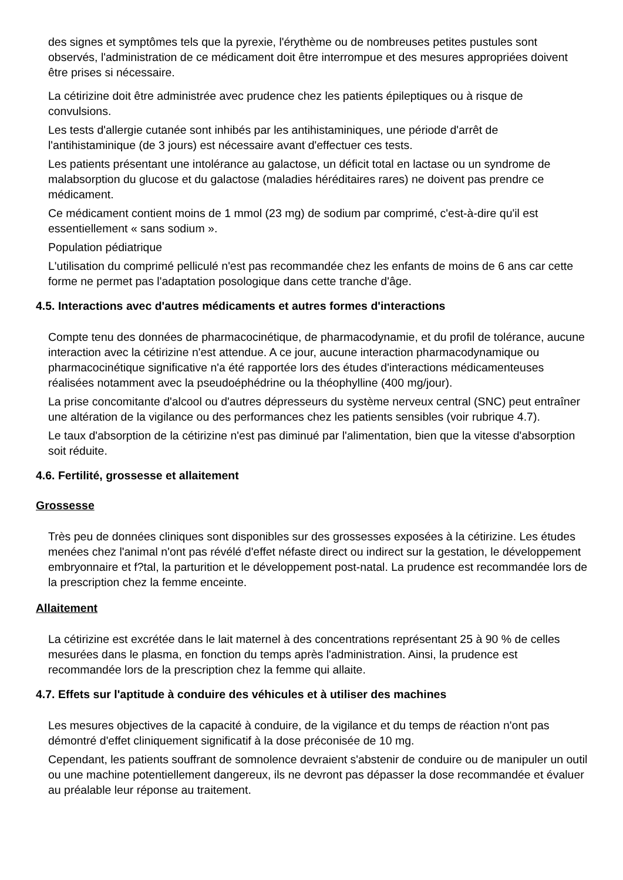des signes et symptômes tels que la pyrexie, l'érythème ou de nombreuses petites pustules sont observés, l'administration de ce médicament doit être interrompue et des mesures appropriées doivent être prises si nécessaire.
La cétirizine doit être administrée avec prudence chez les patients épileptiques ou à risque de convulsions.
Les tests d'allergie cutanée sont inhibés par les antihistaminiques, une période d'arrêt de l'antihistaminique (de 3 jours) est nécessaire avant d'effectuer ces tests.
Les patients présentant une intolérance au galactose, un déficit total en lactase ou un syndrome de malabsorption du glucose et du galactose (maladies héréditaires rares) ne doivent pas prendre ce médicament.
Ce médicament contient moins de 1 mmol (23 mg) de sodium par comprimé, c'est-à-dire qu'il est essentiellement « sans sodium ».
Population pédiatrique
L'utilisation du comprimé pelliculé n'est pas recommandée chez les enfants de moins de 6 ans car cette forme ne permet pas l'adaptation posologique dans cette tranche d'âge.
4.5. Interactions avec d'autres médicaments et autres formes d'interactions
Compte tenu des données de pharmacocinétique, de pharmacodynamie, et du profil de tolérance, aucune interaction avec la cétirizine n'est attendue. A ce jour, aucune interaction pharmacodynamique ou pharmacocinétique significative n'a été rapportée lors des études d'interactions médicamenteuses réalisées notamment avec la pseudoéphédrine ou la théophylline (400 mg/jour).
La prise concomitante d'alcool ou d'autres dépresseurs du système nerveux central (SNC) peut entraîner une altération de la vigilance ou des performances chez les patients sensibles (voir rubrique 4.7).
Le taux d'absorption de la cétirizine n'est pas diminué par l'alimentation, bien que la vitesse d'absorption soit réduite.
4.6. Fertilité, grossesse et allaitement
Grossesse
Très peu de données cliniques sont disponibles sur des grossesses exposées à la cétirizine. Les études menées chez l'animal n'ont pas révélé d'effet néfaste direct ou indirect sur la gestation, le développement embryonnaire et f?tal, la parturition et le développement post-natal. La prudence est recommandée lors de la prescription chez la femme enceinte.
Allaitement
La cétirizine est excrétée dans le lait maternel à des concentrations représentant 25 à 90 % de celles mesurées dans le plasma, en fonction du temps après l'administration. Ainsi, la prudence est recommandée lors de la prescription chez la femme qui allaite.
4.7. Effets sur l'aptitude à conduire des véhicules et à utiliser des machines
Les mesures objectives de la capacité à conduire, de la vigilance et du temps de réaction n'ont pas démontré d'effet cliniquement significatif à la dose préconisée de 10 mg.
Cependant, les patients souffrant de somnolence devraient s'abstenir de conduire ou de manipuler un outil ou une machine potentiellement dangereux, ils ne devront pas dépasser la dose recommandée et évaluer au préalable leur réponse au traitement.